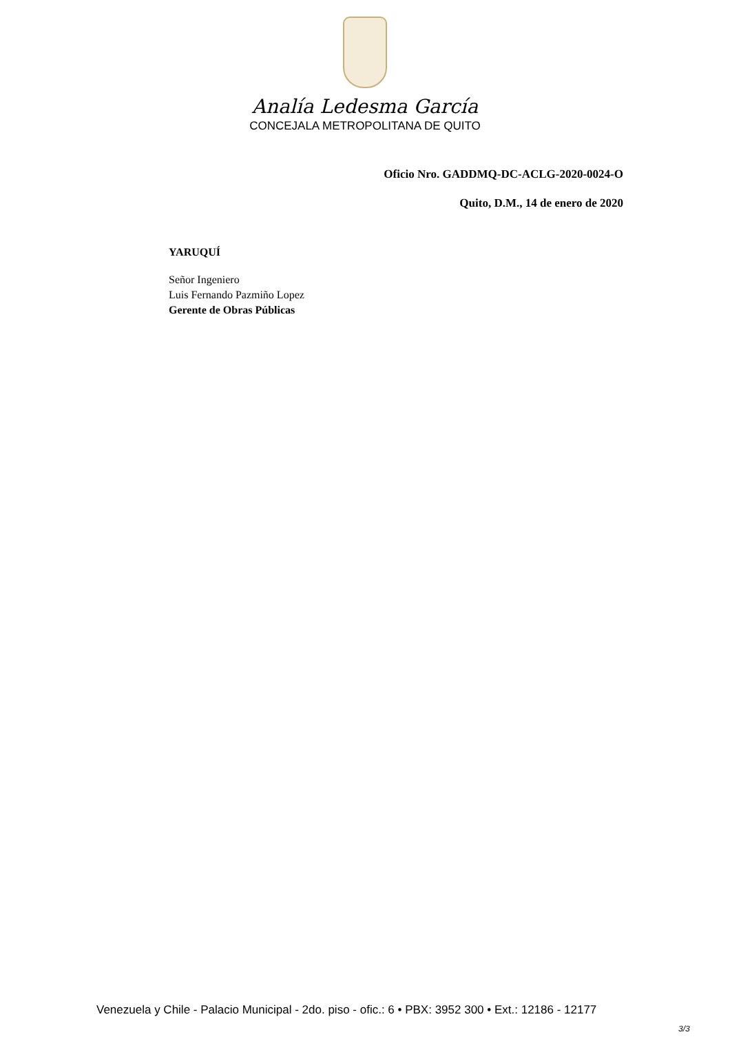Analía Ledesma García
CONCEJALA METROPOLITANA DE QUITO
Oficio Nro. GADDMQ-DC-ACLG-2020-0024-O
Quito, D.M., 14 de enero de 2020
YARUQUÍ
Señor Ingeniero
Luis Fernando Pazmiño Lopez
Gerente de Obras Públicas
Venezuela y Chile - Palacio Municipal - 2do. piso - ofic.: 6 • PBX: 3952 300 • Ext.: 12186 - 12177
3/3